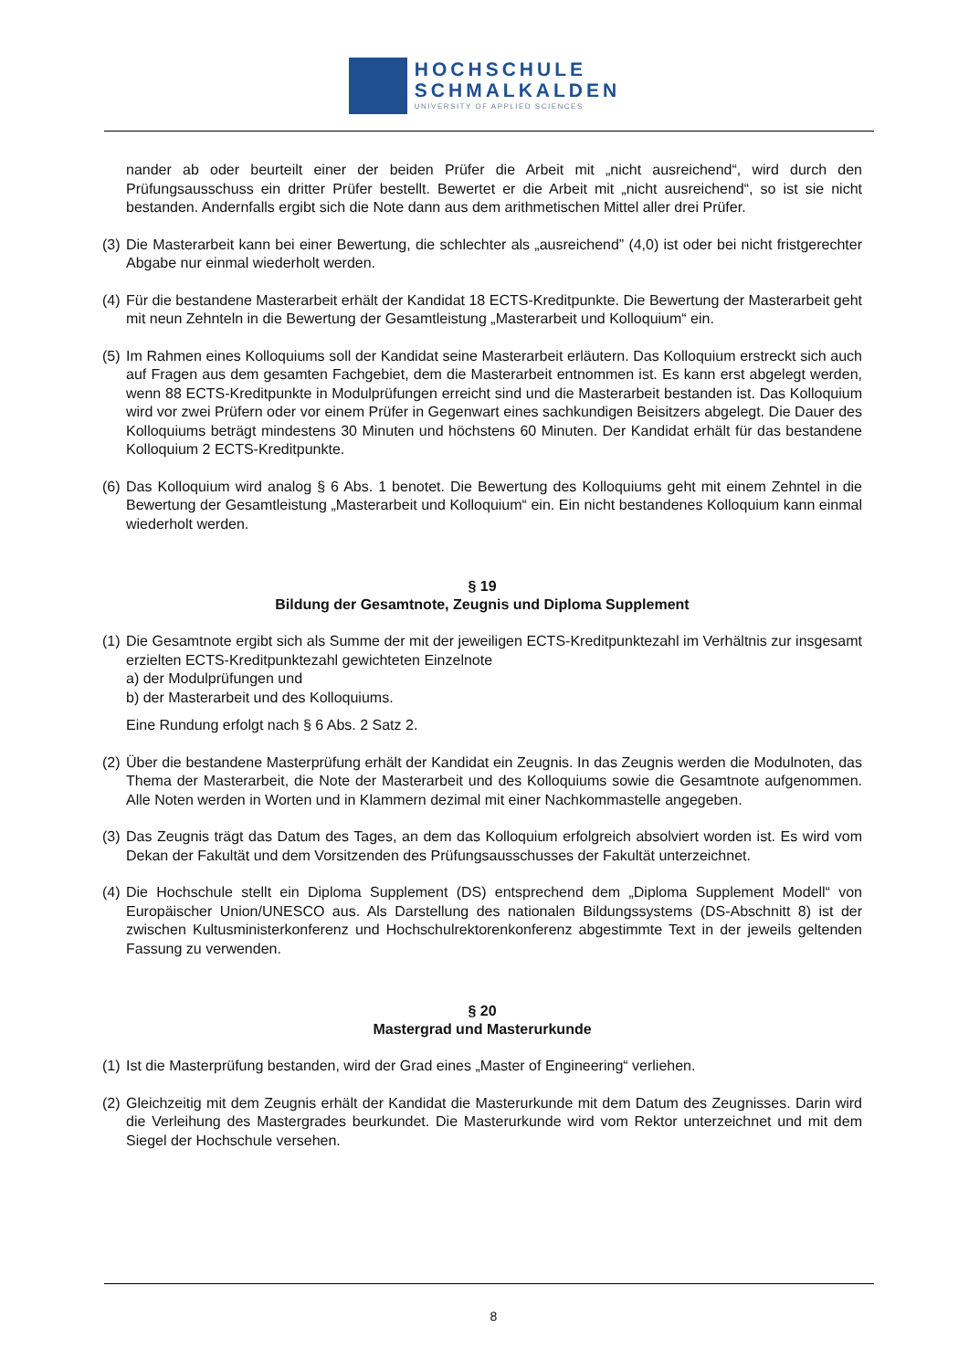HOCHSCHULE
SCHMALKALDEN
UNIVERSITY OF APPLIED SCIENCES
nander ab oder beurteilt einer der beiden Prüfer die Arbeit mit „nicht ausreichend“, wird durch den Prüfungsausschuss ein dritter Prüfer bestellt. Bewertet er die Arbeit mit „nicht ausreichend“, so ist sie nicht bestanden. Andernfalls ergibt sich die Note dann aus dem arithmetischen Mittel aller drei Prüfer.
(3) Die Masterarbeit kann bei einer Bewertung, die schlechter als „ausreichend” (4,0) ist oder bei nicht fristgerechter Abgabe nur einmal wiederholt werden.
(4) Für die bestandene Masterarbeit erhält der Kandidat 18 ECTS-Kreditpunkte. Die Bewertung der Masterarbeit geht mit neun Zehnteln in die Bewertung der Gesamtleistung „Masterarbeit und Kolloquium“ ein.
(5) Im Rahmen eines Kolloquiums soll der Kandidat seine Masterarbeit erläutern. Das Kolloquium erstreckt sich auch auf Fragen aus dem gesamten Fachgebiet, dem die Masterarbeit entnommen ist. Es kann erst abgelegt werden, wenn 88 ECTS-Kreditpunkte in Modulprüfungen erreicht sind und die Masterarbeit bestanden ist. Das Kolloquium wird vor zwei Prüfern oder vor einem Prüfer in Gegenwart eines sachkundigen Beisitzers abgelegt. Die Dauer des Kolloquiums beträgt mindestens 30 Minuten und höchstens 60 Minuten. Der Kandidat erhält für das bestandene Kolloquium 2 ECTS-Kreditpunkte.
(6) Das Kolloquium wird analog § 6 Abs. 1 benotet. Die Bewertung des Kolloquiums geht mit einem Zehntel in die Bewertung der Gesamtleistung „Masterarbeit und Kolloquium“ ein. Ein nicht bestandenes Kolloquium kann einmal wiederholt werden.
§ 19
Bildung der Gesamtnote, Zeugnis und Diploma Supplement
(1) Die Gesamtnote ergibt sich als Summe der mit der jeweiligen ECTS-Kreditpunktezahl im Verhältnis zur insgesamt erzielten ECTS-Kreditpunktezahl gewichteten Einzelnote
a) der Modulprüfungen und
b) der Masterarbeit und des Kolloquiums.
Eine Rundung erfolgt nach § 6 Abs. 2 Satz 2.
(2) Über die bestandene Masterprüfung erhält der Kandidat ein Zeugnis. In das Zeugnis werden die Modulnoten, das Thema der Masterarbeit, die Note der Masterarbeit und des Kolloquiums sowie die Gesamtnote aufgenommen. Alle Noten werden in Worten und in Klammern dezimal mit einer Nachkommastelle angegeben.
(3) Das Zeugnis trägt das Datum des Tages, an dem das Kolloquium erfolgreich absolviert worden ist. Es wird vom Dekan der Fakultät und dem Vorsitzenden des Prüfungsausschusses der Fakultät unterzeichnet.
(4) Die Hochschule stellt ein Diploma Supplement (DS) entsprechend dem „Diploma Supplement Modell“ von Europäischer Union/UNESCO aus. Als Darstellung des nationalen Bildungssystems (DS-Abschnitt 8) ist der zwischen Kultusministerkonferenz und Hochschulrektorenkonferenz abgestimmte Text in der jeweils geltenden Fassung zu verwenden.
§ 20
Mastergrad und Masterurkunde
(1) Ist die Masterprüfung bestanden, wird der Grad eines „Master of Engineering“ verliehen.
(2) Gleichzeitig mit dem Zeugnis erhält der Kandidat die Masterurkunde mit dem Datum des Zeugnisses. Darin wird die Verleihung des Mastergrades beurkundet. Die Masterurkunde wird vom Rektor unterzeichnet und mit dem Siegel der Hochschule versehen.
8